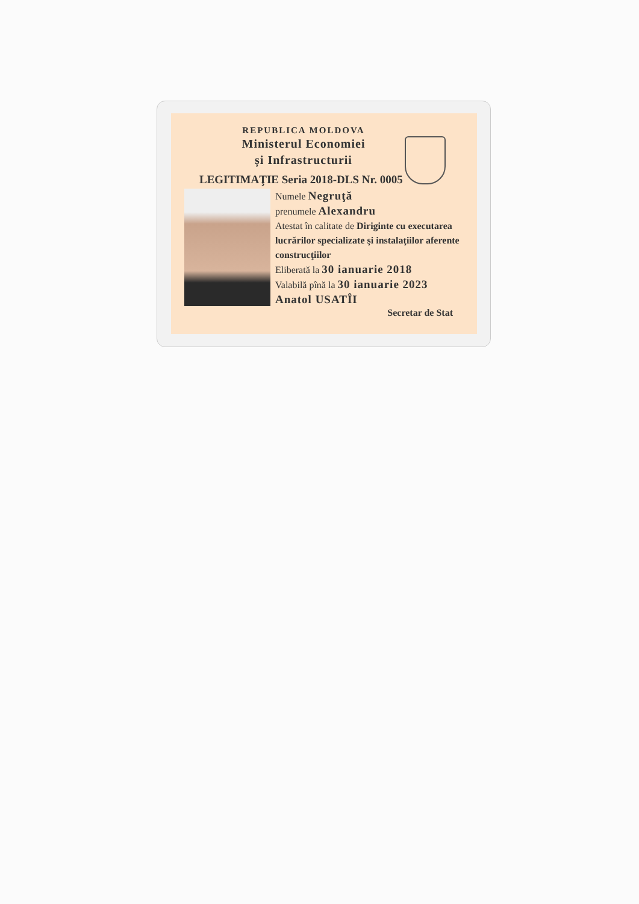REPUBLICA MOLDOVA
Ministerul Economiei
și Infrastructurii
LEGITIMAŢIE Seria 2018-DLS Nr. 0005
Numele Negruţă
prenumele Alexandru
Atestat în calitate de Diriginte cu executarea lucrărilor specializate şi instalaţiilor aferente construcţiilor
Eliberată la 30 ianuarie 2018
Valabilă pînă la 30 ianuarie 2023
Anatol USATÎI
Secretar de Stat